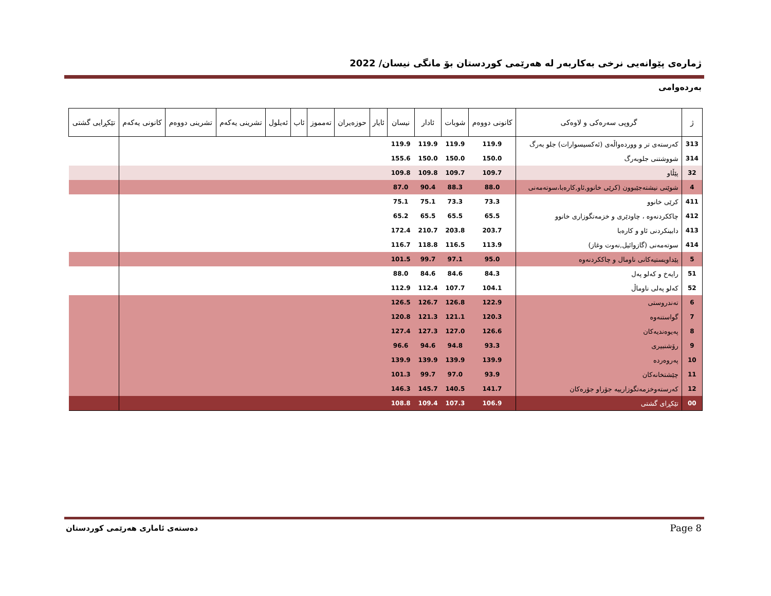ژمارەی پێوانەیی نرخی بەکاربەر لە هەرێمی کوردستان بۆ مانگی نیسان/ 2022
بەردەوامی
| ژ | گروپی سەرەکی و لاوەکی | کانونی دووەم | شوبات | ئادار | نیسان | ئایار | حوزەیران | تەمموز | ئاب | ئەیلول | تشرینی یەکەم | تشرینی دووەم | کانونی یەکەم | تێکڕایی گشتی |
| --- | --- | --- | --- | --- | --- | --- | --- | --- | --- | --- | --- | --- | --- | --- |
| 313 | کەرستەی تر و ووردەواڵەی (ئەکسیسوارات) جلو بەرگ | 119.9 | 119.9 | 119.9 | 119.9 | | | | | | | | | |
| 314 | شووشتنی جلوبەرگ | 150.0 | 150.0 | 150.0 | 155.6 | | | | | | | | | |
| 32 | پێڵاو | 109.7 | 109.7 | 109.8 | 109.8 | | | | | | | | | |
| 4 | شوێنی نیشتەجێبوون (کرێی خانوو,ئاو,کارەبا،سوتەمەنی | 88.0 | 88.3 | 90.4 | 87.0 | | | | | | | | | |
| 411 | کرێی خانوو | 73.3 | 73.3 | 75.1 | 75.1 | | | | | | | | | |
| 412 | چاککردنەوە ، چاودێری و خزمەتگوزاری خانوو | 65.5 | 65.5 | 65.5 | 65.2 | | | | | | | | | |
| 413 | دابینکردنی ئاو و کارەبا | 203.7 | 203.8 | 210.7 | 172.4 | | | | | | | | | |
| 414 | سوتەمەنی (گازوائیل,نەوت وغاز) | 113.9 | 116.5 | 118.8 | 116.7 | | | | | | | | | |
| 5 | پێداویستیەکانی ناومال و چاککردنەوە | 95.0 | 97.1 | 99.7 | 101.5 | | | | | | | | | |
| 51 | رایەخ و کەلو پەل | 84.3 | 84.6 | 84.6 | 88.0 | | | | | | | | | |
| 52 | کەلو پەلی ناوماڵ | 104.1 | 107.7 | 112.4 | 112.9 | | | | | | | | | |
| 6 | تەندروستی | 122.9 | 126.8 | 126.7 | 126.5 | | | | | | | | | |
| 7 | گواستنەوە | 120.3 | 121.1 | 121.3 | 120.8 | | | | | | | | | |
| 8 | پەیوەندیەکان | 126.6 | 127.0 | 127.3 | 127.4 | | | | | | | | | |
| 9 | رۆشنبیری | 93.3 | 94.8 | 94.6 | 96.6 | | | | | | | | | |
| 10 | پەروەردە | 139.9 | 139.9 | 139.9 | 139.9 | | | | | | | | | |
| 11 | چێشتخانەکان | 93.9 | 97.0 | 99.7 | 101.3 | | | | | | | | | |
| 12 | کەرستەوخزمەتگوزارییە جۆراو جۆرەکان | 141.7 | 140.5 | 145.7 | 146.3 | | | | | | | | | |
| 00 | تێکڕای گشتی | 106.9 | 107.3 | 109.4 | 108.8 | | | | | | | | | |
دەستەی ئاماری هەرێمی کوردستان Page 8